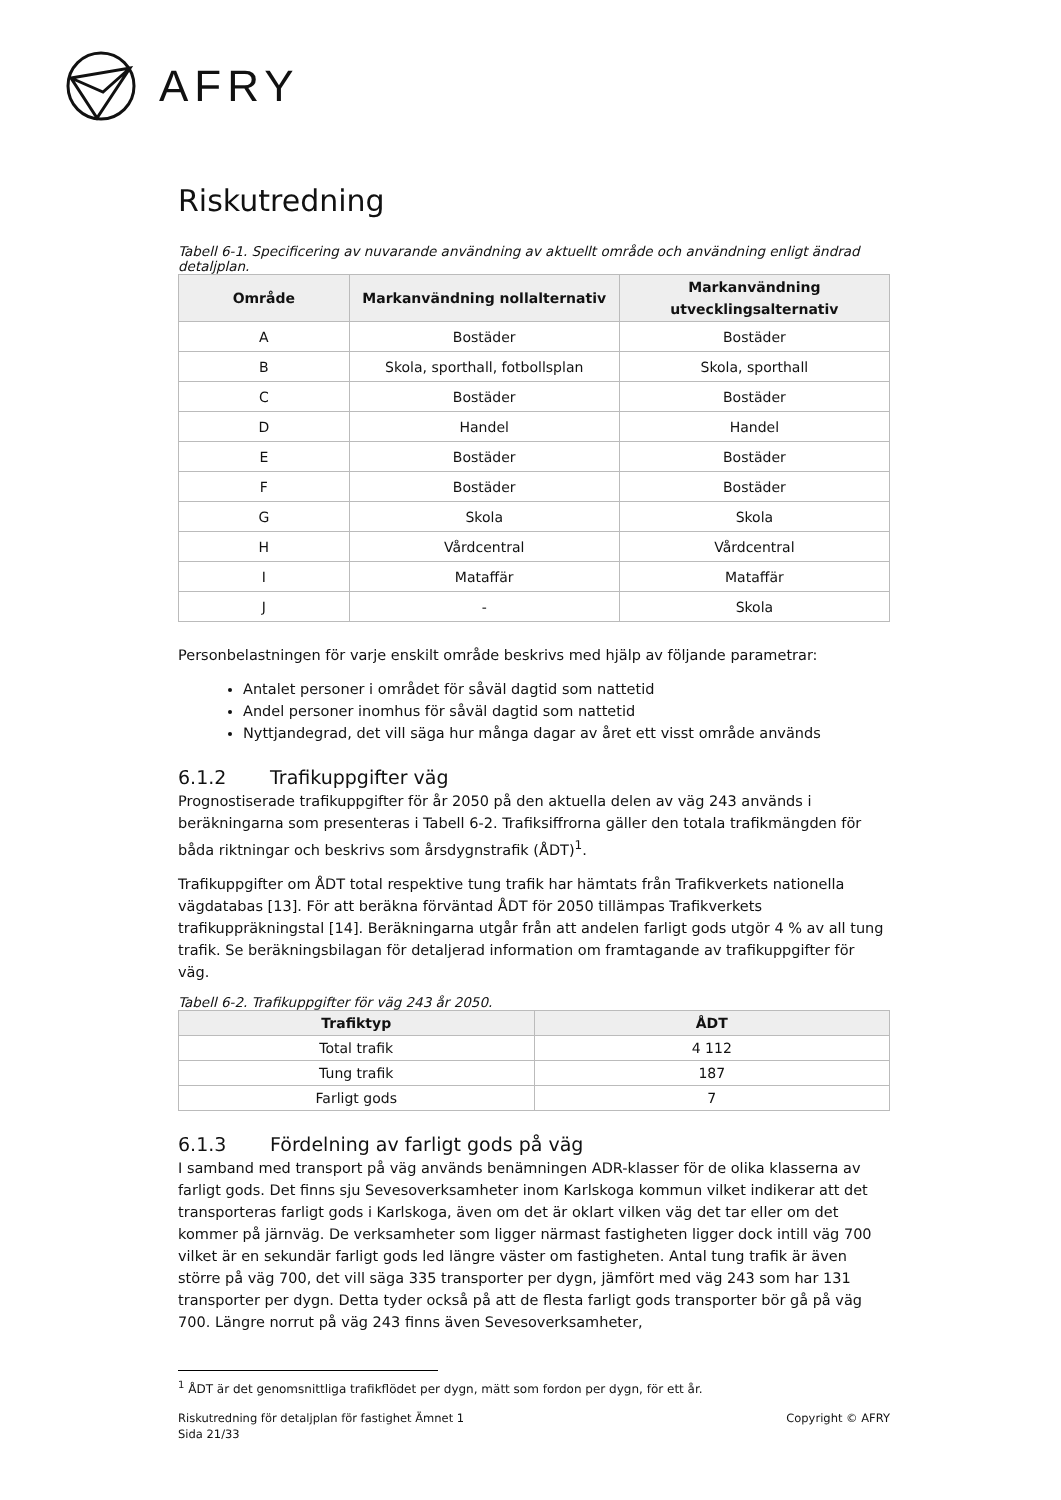AFRY
Riskutredning
Tabell 6-1. Specificering av nuvarande användning av aktuellt område och användning enligt ändrad detaljplan.
| Område | Markanvändning nollalternativ | Markanvändning utvecklingsalternativ |
| --- | --- | --- |
| A | Bostäder | Bostäder |
| B | Skola, sporthall, fotbollsplan | Skola, sporthall |
| C | Bostäder | Bostäder |
| D | Handel | Handel |
| E | Bostäder | Bostäder |
| F | Bostäder | Bostäder |
| G | Skola | Skola |
| H | Vårdcentral | Vårdcentral |
| I | Mataffär | Mataffär |
| J | - | Skola |
Personbelastningen för varje enskilt område beskrivs med hjälp av följande parametrar:
Antalet personer i området för såväl dagtid som nattetid
Andel personer inomhus för såväl dagtid som nattetid
Nyttjandegrad, det vill säga hur många dagar av året ett visst område används
6.1.2 Trafikuppgifter väg
Prognostiserade trafikuppgifter för år 2050 på den aktuella delen av väg 243 används i beräkningarna som presenteras i Tabell 6-2. Trafiksiffrorna gäller den totala trafikmängden för båda riktningar och beskrivs som årsdygnstrafik (ÅDT)<sup>1</sup>.
Trafikuppgifter om ÅDT total respektive tung trafik har hämtats från Trafikverkets nationella vägdatabas [13]. För att beräkna förväntad ÅDT för 2050 tillämpas Trafikverkets trafikuppräkningstal [14]. Beräkningarna utgår från att andelen farligt gods utgör 4 % av all tung trafik. Se beräkningsbilagan för detaljerad information om framtagande av trafikuppgifter för väg.
Tabell 6-2. Trafikuppgifter för väg 243 år 2050.
| Trafiktyp | ÅDT |
| --- | --- |
| Total trafik | 4 112 |
| Tung trafik | 187 |
| Farligt gods | 7 |
6.1.3 Fördelning av farligt gods på väg
I samband med transport på väg används benämningen ADR-klasser för de olika klasserna av farligt gods. Det finns sju Sevesoverksamheter inom Karlskoga kommun vilket indikerar att det transporteras farligt gods i Karlskoga, även om det är oklart vilken väg det tar eller om det kommer på järnväg. De verksamheter som ligger närmast fastigheten ligger dock intill väg 700 vilket är en sekundär farligt gods led längre väster om fastigheten. Antal tung trafik är även större på väg 700, det vill säga 335 transporter per dygn, jämfört med väg 243 som har 131 transporter per dygn. Detta tyder också på att de flesta farligt gods transporter bör gå på väg 700. Längre norrut på väg 243 finns även Sevesoverksamheter,
<sup>1</sup> ÅDT är det genomsnittliga trafikflödet per dygn, mätt som fordon per dygn, för ett år.
Riskutredning för detaljplan för fastighet Ämnet 1
Sida 21/33
Copyright © AFRY